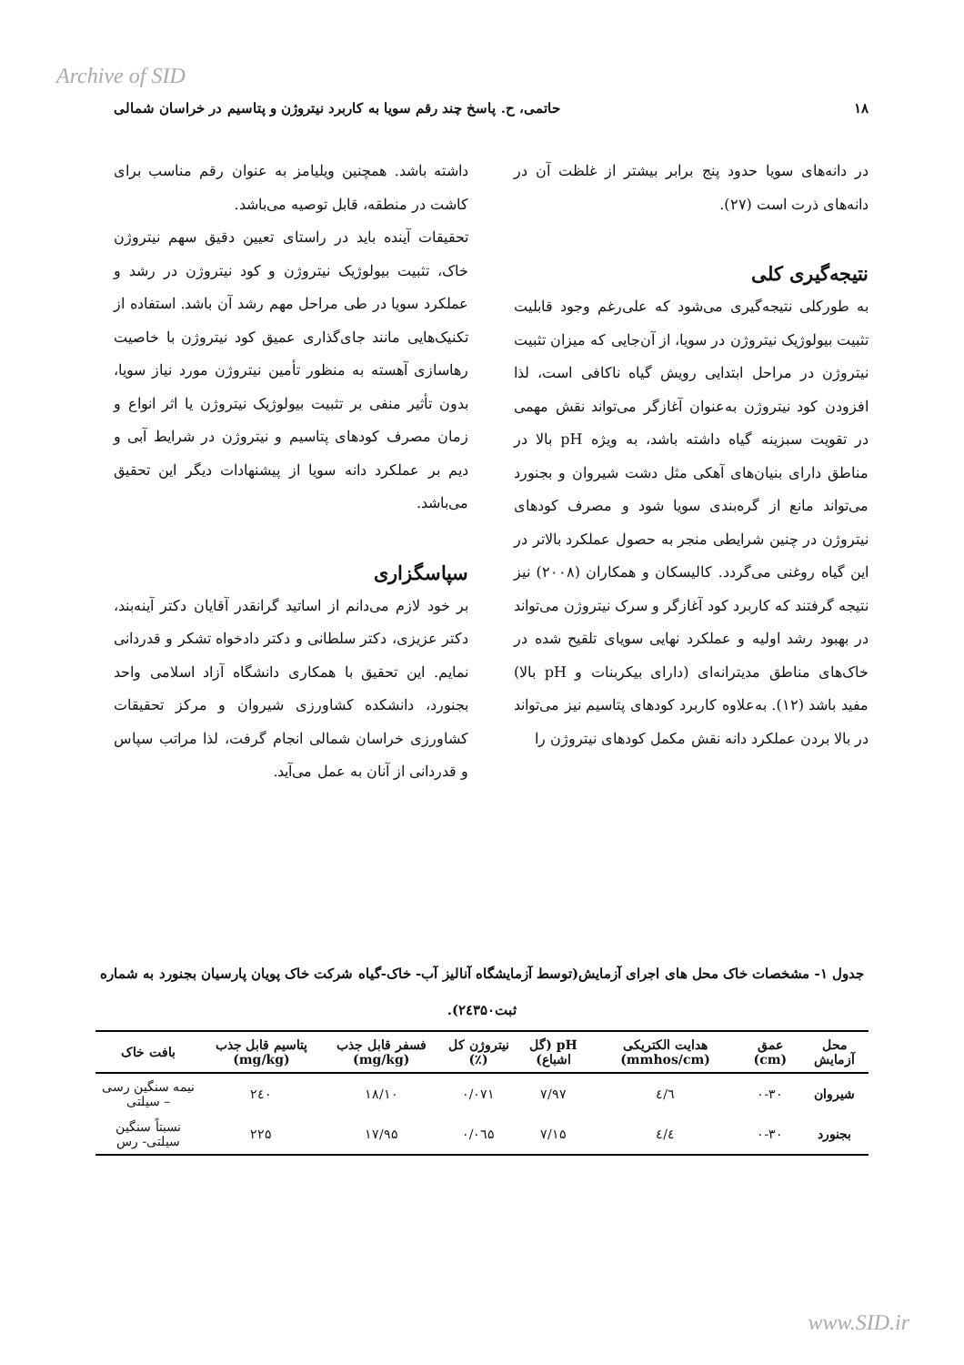Archive of SID
۱۸ حاتمی، ح. پاسخ چند رقم سویا به کاربرد نیتروژن و پتاسیم در خراسان شمالی
در دانه‌های سویا حدود پنج برابر بیشتر از غلظت آن در دانه‌های ذرت است (۲۷).
نتیجه‌گیری کلی
به طورکلی نتیجه‌گیری می‌شود که علی‌رغم وجود قابلیت تثبیت بیولوژیک نیتروژن در سویا، از آن‌جایی که میزان تثبیت نیتروژن در مراحل ابتدایی رویش گیاه ناکافی است، لذا افزودن کود نیتروژن به‌عنوان آغازگر می‌تواند نقش مهمی در تقویت سبزینه گیاه داشته باشد، به ویژه pH بالا در مناطق دارای بنیان‌های آهکی مثل دشت شیروان و بجنورد می‌تواند مانع از گره‌بندی سویا شود و مصرف کودهای نیتروژن در چنین شرایطی منجر به حصول عملکرد بالاتر در این گیاه روغنی می‌گردد. کالیسکان و همکاران (۲۰۰۸) نیز نتیجه گرفتند که کاربرد کود آغازگر و سرک نیتروژن می‌تواند در بهبود رشد اولیه و عملکرد نهایی سویای تلقیح شده در خاک‌های مناطق مدیترانه‌ای (دارای بیکربنات و pH بالا) مفید باشد (۱۲). به‌علاوه کاربرد کودهای پتاسیم نیز می‌تواند در بالا بردن عملکرد دانه نقش مکمل کودهای نیتروژن را
داشته باشد. همچنین ویلیامز به عنوان رقم مناسب برای کاشت در منطقه، قابل توصیه می‌باشد.
تحقیقات آینده باید در راستای تعیین دقیق سهم نیتروژن خاک، تثبیت بیولوژیک نیتروژن و کود نیتروژن در رشد و عملکرد سویا در طی مراحل مهم رشد آن باشد. استفاده از تکنیک‌هایی مانند جای‌گذاری عمیق کود نیتروژن با خاصیت رهاسازی آهسته به منظور تأمین نیتروژن مورد نیاز سویا، بدون تأثیر منفی بر تثبیت بیولوژیک نیتروژن یا اثر انواع و زمان مصرف کودهای پتاسیم و نیتروژن در شرایط آبی و دیم بر عملکرد دانه سویا از پیشنهادات دیگر این تحقیق می‌باشد.
سپاسگزاری
بر خود لازم می‌دانم از اساتید گرانقدر آقایان دکتر آینه‌بند، دکتر عزیزی، دکتر سلطانی و دکتر دادخواه تشکر و قدردانی نمایم. این تحقیق با همکاری دانشگاه آزاد اسلامی واحد بجنورد، دانشکده کشاورزی شیروان و مرکز تحقیقات کشاورزی خراسان شمالی انجام گرفت، لذا مراتب سپاس و قدردانی از آنان به عمل می‌آید.
جدول ۱- مشخصات خاک محل های اجرای آزمایش(توسط آزمایشگاه آنالیز آب- خاک-گیاه شرکت خاک پویان پارسیان بجنورد به شماره ثبت۲٤۳۵۰).
| محل آزمایش | عمق (cm) | هدایت الکتریکی (mmhos/cm) | pH (گل اشباع) | نیتروژن کل (٪) | فسفر قابل جذب (mg/kg) | پتاسیم قابل جذب (mg/kg) | بافت خاک |
| --- | --- | --- | --- | --- | --- | --- | --- |
| شیروان | ۰-۳۰ | ٤/٦ | ۷/۹۷ | ۰/۰۷۱ | ۱۸/۱۰ | ۲٤۰ | نیمه سنگین رسی – سیلتی |
| بجنورد | ۰-۳۰ | ٤/٤ | ۷/۱۵ | ۰/۰٦۵ | ۱۷/۹۵ | ۲۲۵ | نسبتاً سنگین سیلتی- رس |
www.SID.ir